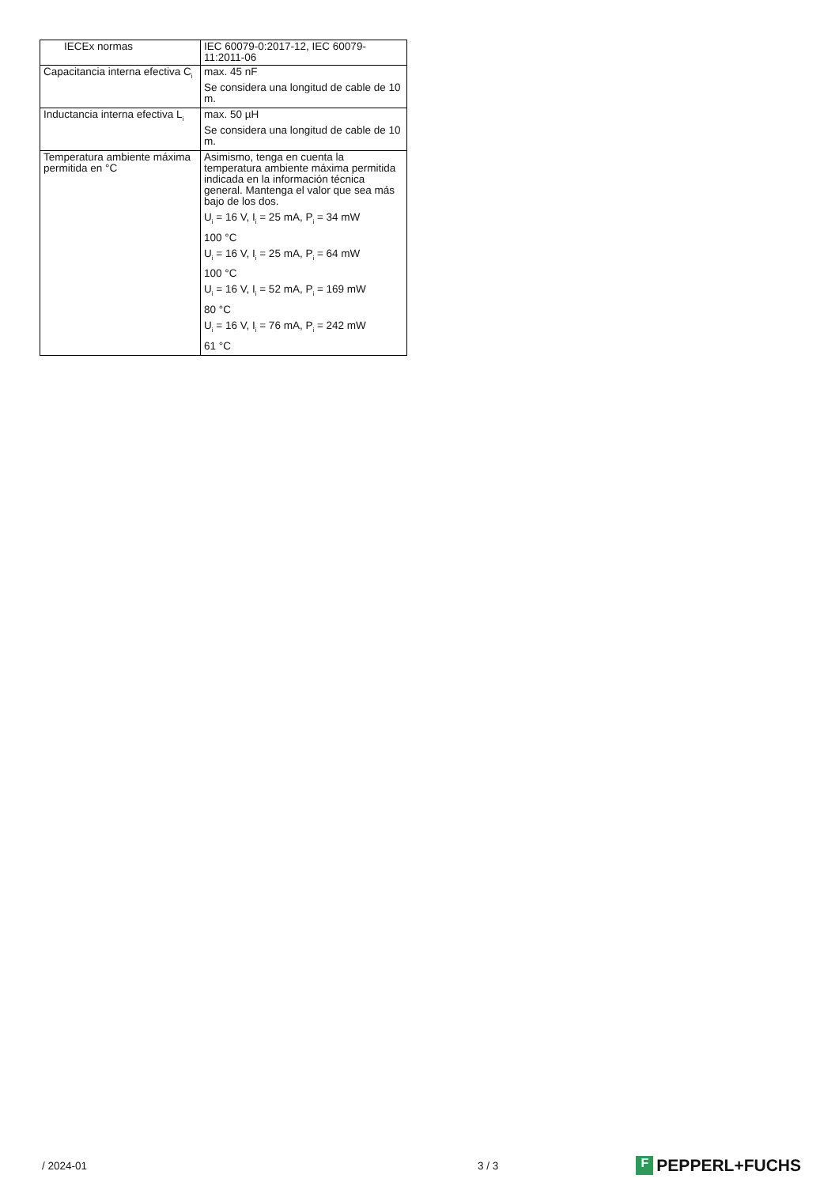| IECEx normas | IEC 60079-0:2017-12, IEC 60079-11:2011-06 |
| Capacitancia interna efectiva C<sub>i</sub> | max. 45 nF Se considera una longitud de cable de 10 m. |
| Inductancia interna efectiva L<sub>i</sub> | max. 50 µH Se considera una longitud de cable de 10 m. |
| Temperatura ambiente máxima permitida en °C | Asimismo, tenga en cuenta la temperatura ambiente máxima permitida indicada en la información técnica general. Mantenga el valor que sea más bajo de los dos. U<sub>i</sub> = 16 V, I<sub>i</sub> = 25 mA, P<sub>i</sub> = 34 mW 100 °C U<sub>i</sub> = 16 V, I<sub>i</sub> = 25 mA, P<sub>i</sub> = 64 mW 100 °C U<sub>i</sub> = 16 V, I<sub>i</sub> = 52 mA, P<sub>i</sub> = 169 mW 80 °C U<sub>i</sub> = 16 V, I<sub>i</sub> = 76 mA, P<sub>i</sub> = 242 mW 61 °C |
/ 2024-01 3 / 3 F PEPPERL+FUCHS